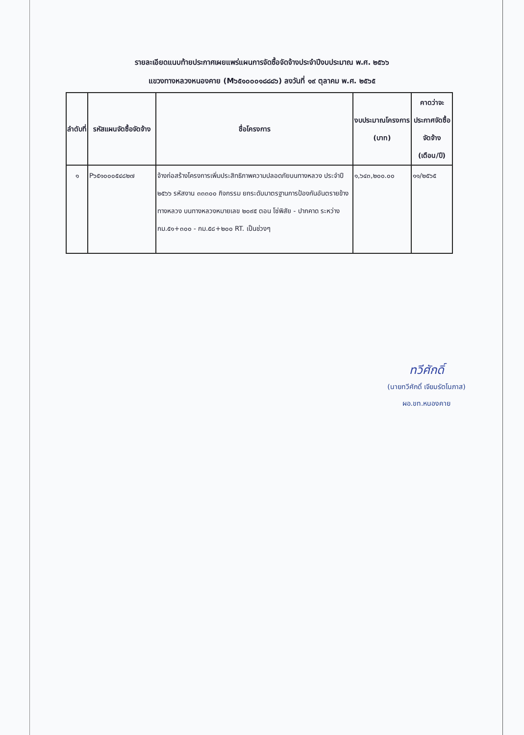รายละเอียดแนบท้ายประกาศเผยแพร่แผนการจัดซื้อจัดจ้างประจำปีงบประมาณ พ.ศ. ๒๕๖๖
แขวงทางหลวงหนองคาย (M๖๕๑๐๐๐๑๘๘๘๖) ลงวันที่ ๑๙ ตุลาคม พ.ศ. ๒๕๖๕
| ลำดับที่ | รหัสแผนจัดซื้อจัดจ้าง | ชื่อโครงการ | งบประมาณโครงการ (บาท) | คาดว่าจะประกาศจัดซื้อจัดจ้าง (เดือน/ปี) |
| --- | --- | --- | --- | --- |
| ๑ | P๖๕๑๐๐๐๕๔๘๒๗ | จ้างก่อสร้างโครงการเพิ่มประสิทธิภาพความปลอดภัยบนทางหลวง ประจำปี ๒๕๖๖ รหัสงาน ๓๓๓๐๐ กิจกรรม ยกระดับมาตรฐานการป้องกันอันตรายข้างทางหลวง บนทางหลวงหมายเลข ๒๐๙๕ ตอน โซ่พิสัย - ปากคาด ระหว่าง กม.๕๑+๓๐๐ - กม.๕๘+๒๐๐ RT. เป็นช่วงๆ | ๑,๖๔๓,๒๐๐.๐๐ | ๑๑/๒๕๖๕ |
ทวีศักดิ์
(นายทวีศักดิ์ เจียมรัตโนภาส)
ผอ.ขท.หนองคาย